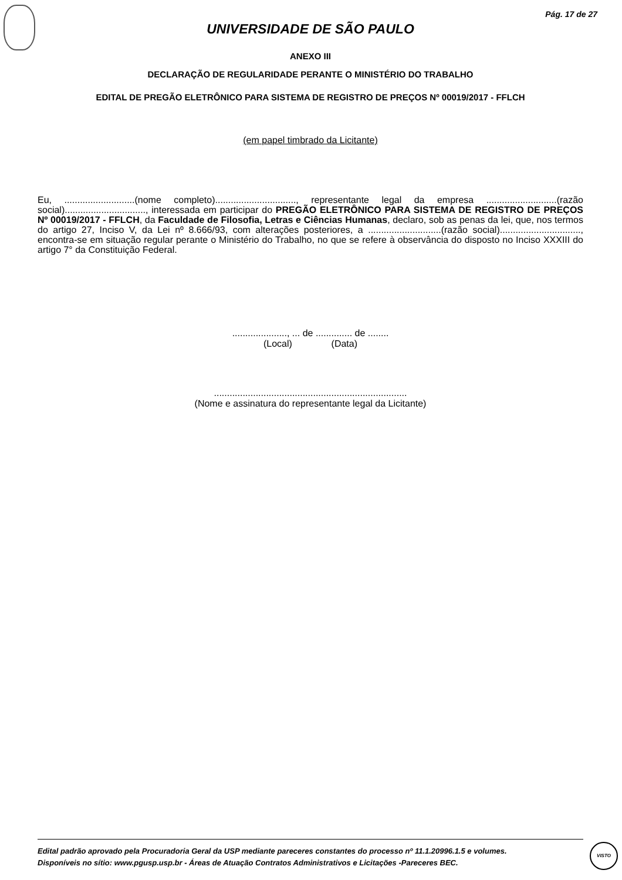Pág. 17 de 27
UNIVERSIDADE DE SÃO PAULO
ANEXO III
DECLARAÇÃO DE REGULARIDADE PERANTE O MINISTÉRIO DO TRABALHO
EDITAL DE PREGÃO ELETRÔNICO PARA SISTEMA DE REGISTRO DE PREÇOS Nº 00019/2017 - FFLCH
(em papel timbrado da Licitante)
Eu, ...........................(nome completo)..............................., representante legal da empresa ...........................(razão social)..............................., interessada em participar do PREGÃO ELETRÔNICO PARA SISTEMA DE REGISTRO DE PREÇOS Nº 00019/2017 - FFLCH, da Faculdade de Filosofia, Letras e Ciências Humanas, declaro, sob as penas da lei, que, nos termos do artigo 27, Inciso V, da Lei nº 8.666/93, com alterações posteriores, a ............................(razão social)..............................., encontra-se em situação regular perante o Ministério do Trabalho, no que se refere à observância do disposto no Inciso XXXIII do artigo 7° da Constituição Federal.
....................., ... de .............. de ........
(Local) (Data)
..........................................................................
(Nome e assinatura do representante legal da Licitante)
Edital padrão aprovado pela Procuradoria Geral da USP mediante pareceres constantes do processo nº 11.1.20996.1.5 e volumes.
Disponíveis no sítio: www.pgusp.usp.br - Áreas de Atuação Contratos Administrativos e Licitações -Pareceres BEC.
VISTO